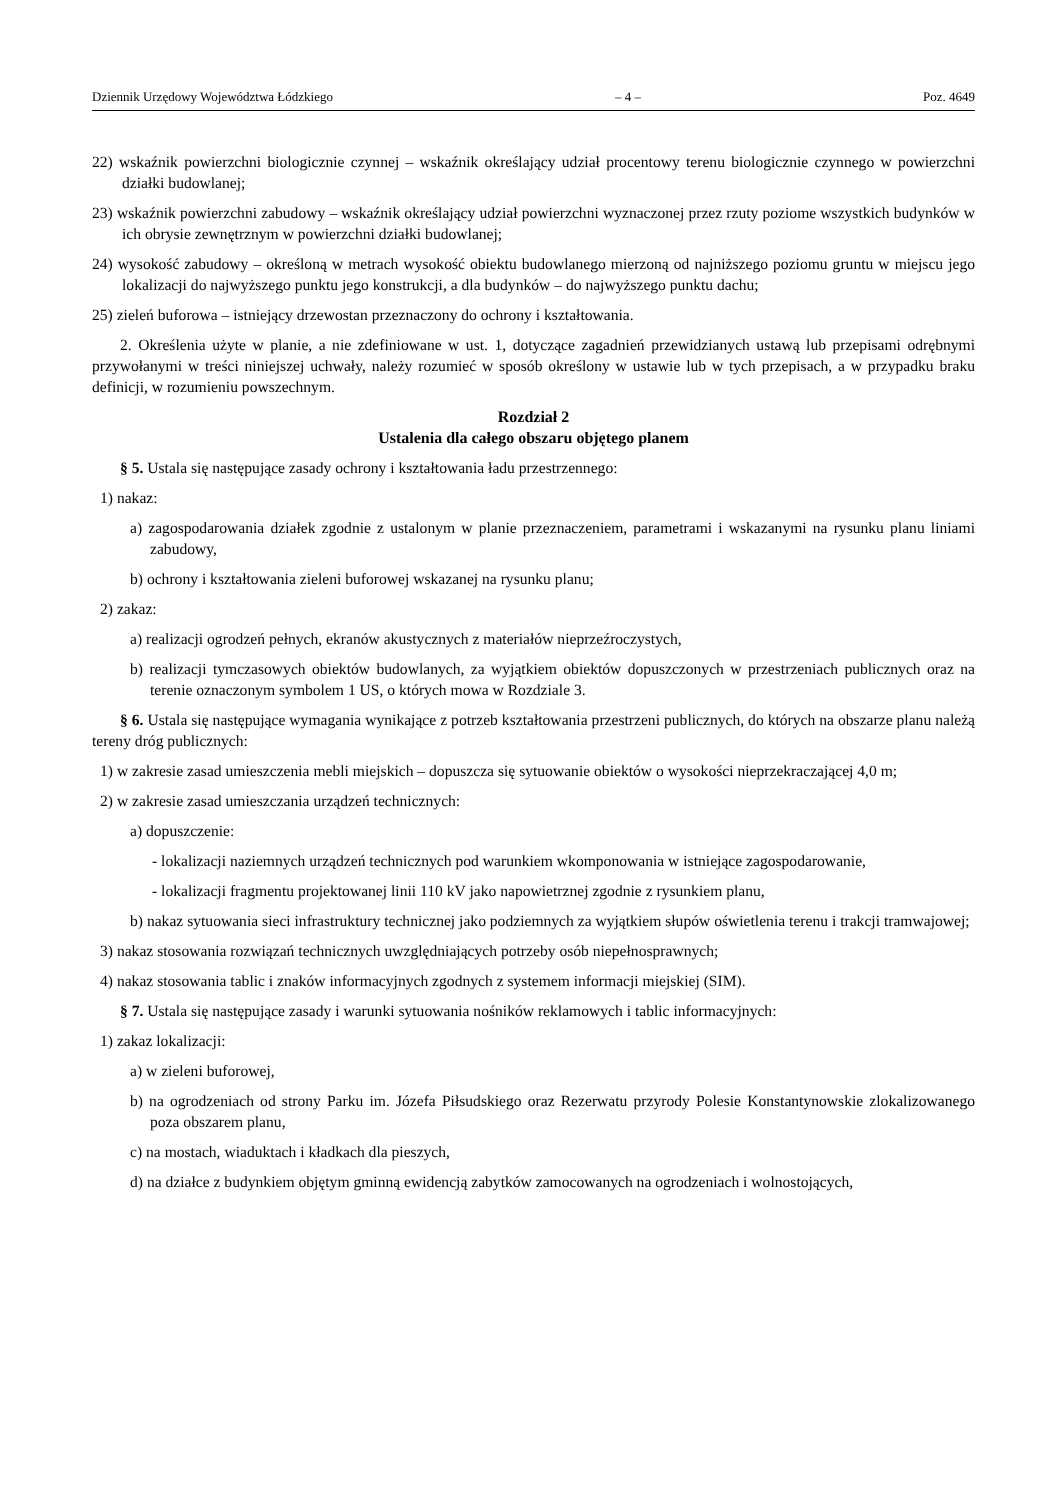Dziennik Urzędowy Województwa Łódzkiego – 4 – Poz. 4649
22) wskaźnik powierzchni biologicznie czynnej – wskaźnik określający udział procentowy terenu biologicznie czynnego w powierzchni działki budowlanej;
23) wskaźnik powierzchni zabudowy – wskaźnik określający udział powierzchni wyznaczonej przez rzuty poziome wszystkich budynków w ich obrysie zewnętrznym w powierzchni działki budowlanej;
24) wysokość zabudowy – określoną w metrach wysokość obiektu budowlanego mierzoną od najniższego poziomu gruntu w miejscu jego lokalizacji do najwyższego punktu jego konstrukcji, a dla budynków – do najwyższego punktu dachu;
25) zieleń buforowa – istniejący drzewostan przeznaczony do ochrony i kształtowania.
2. Określenia użyte w planie, a nie zdefiniowane w ust. 1, dotyczące zagadnień przewidzianych ustawą lub przepisami odrębnymi przywołanymi w treści niniejszej uchwały, należy rozumieć w sposób określony w ustawie lub w tych przepisach, a w przypadku braku definicji, w rozumieniu powszechnym.
Rozdział 2
Ustalenia dla całego obszaru objętego planem
§ 5. Ustala się następujące zasady ochrony i kształtowania ładu przestrzennego:
1) nakaz:
a) zagospodarowania działek zgodnie z ustalonym w planie przeznaczeniem, parametrami i wskazanymi na rysunku planu liniami zabudowy,
b) ochrony i kształtowania zieleni buforowej wskazanej na rysunku planu;
2) zakaz:
a) realizacji ogrodzeń pełnych, ekranów akustycznych z materiałów nieprzeźroczystych,
b) realizacji tymczasowych obiektów budowlanych, za wyjątkiem obiektów dopuszczonych w przestrzeniach publicznych oraz na terenie oznaczonym symbolem 1 US, o których mowa w Rozdziale 3.
§ 6. Ustala się następujące wymagania wynikające z potrzeb kształtowania przestrzeni publicznych, do których na obszarze planu należą tereny dróg publicznych:
1) w zakresie zasad umieszczenia mebli miejskich – dopuszcza się sytuowanie obiektów o wysokości nieprzekraczającej 4,0 m;
2) w zakresie zasad umieszczania urządzeń technicznych:
a) dopuszczenie:
- lokalizacji naziemnych urządzeń technicznych pod warunkiem wkomponowania w istniejące zagospodarowanie,
- lokalizacji fragmentu projektowanej linii 110 kV jako napowietrznej zgodnie z rysunkiem planu,
b) nakaz sytuowania sieci infrastruktury technicznej jako podziemnych za wyjątkiem słupów oświetlenia terenu i trakcji tramwajowej;
3) nakaz stosowania rozwiązań technicznych uwzględniających potrzeby osób niepełnosprawnych;
4) nakaz stosowania tablic i znaków informacyjnych zgodnych z systemem informacji miejskiej (SIM).
§ 7. Ustala się następujące zasady i warunki sytuowania nośników reklamowych i tablic informacyjnych:
1) zakaz lokalizacji:
a) w zieleni buforowej,
b) na ogrodzeniach od strony Parku im. Józefa Piłsudskiego oraz Rezerwatu przyrody Polesie Konstantynowskie zlokalizowanego poza obszarem planu,
c) na mostach, wiaduktach i kładkach dla pieszych,
d) na działce z budynkiem objętym gminną ewidencją zabytków zamocowanych na ogrodzeniach i wolnostojących,